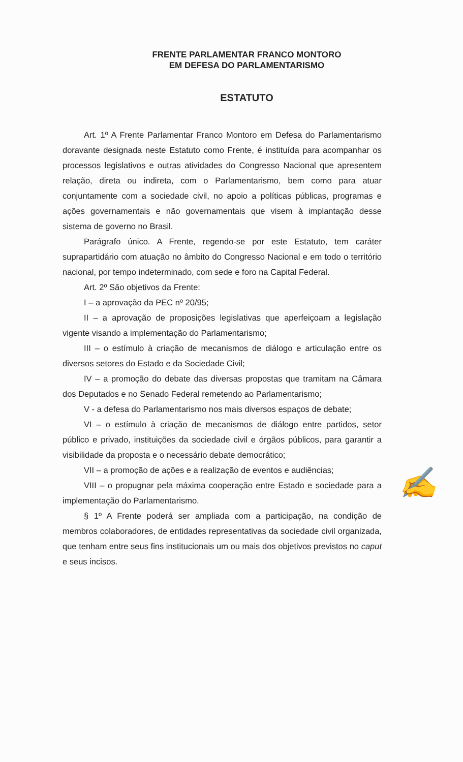FRENTE PARLAMENTAR FRANCO MONTORO
EM DEFESA DO PARLAMENTARISMO
ESTATUTO
Art. 1º A Frente Parlamentar Franco Montoro em Defesa do Parlamentarismo doravante designada neste Estatuto como Frente, é instituída para acompanhar os processos legislativos e outras atividades do Congresso Nacional que apresentem relação, direta ou indireta, com o Parlamentarismo, bem como para atuar conjuntamente com a sociedade civil, no apoio a políticas públicas, programas e ações governamentais e não governamentais que visem à implantação desse sistema de governo no Brasil.
Parágrafo único. A Frente, regendo-se por este Estatuto, tem caráter suprapartidário com atuação no âmbito do Congresso Nacional e em todo o território nacional, por tempo indeterminado, com sede e foro na Capital Federal.
Art. 2º São objetivos da Frente:
I – a aprovação da PEC nº 20/95;
II – a aprovação de proposições legislativas que aperfeiçoam a legislação vigente visando a implementação do Parlamentarismo;
III – o estímulo à criação de mecanismos de diálogo e articulação entre os diversos setores do Estado e da Sociedade Civil;
IV – a promoção do debate das diversas propostas que tramitam na Câmara dos Deputados e no Senado Federal remetendo ao Parlamentarismo;
V - a defesa do Parlamentarismo nos mais diversos espaços de debate;
VI – o estímulo à criação de mecanismos de diálogo entre partidos, setor público e privado, instituições da sociedade civil e órgãos públicos, para garantir a visibilidade da proposta e o necessário debate democrático;
VII – a promoção de ações e a realização de eventos e audiências;
VIII – o propugnar pela máxima cooperação entre Estado e sociedade para a implementação do Parlamentarismo.
§ 1º A Frente poderá ser ampliada com a participação, na condição de membros colaboradores, de entidades representativas da sociedade civil organizada, que tenham entre seus fins institucionais um ou mais dos objetivos previstos no caput e seus incisos.
✍